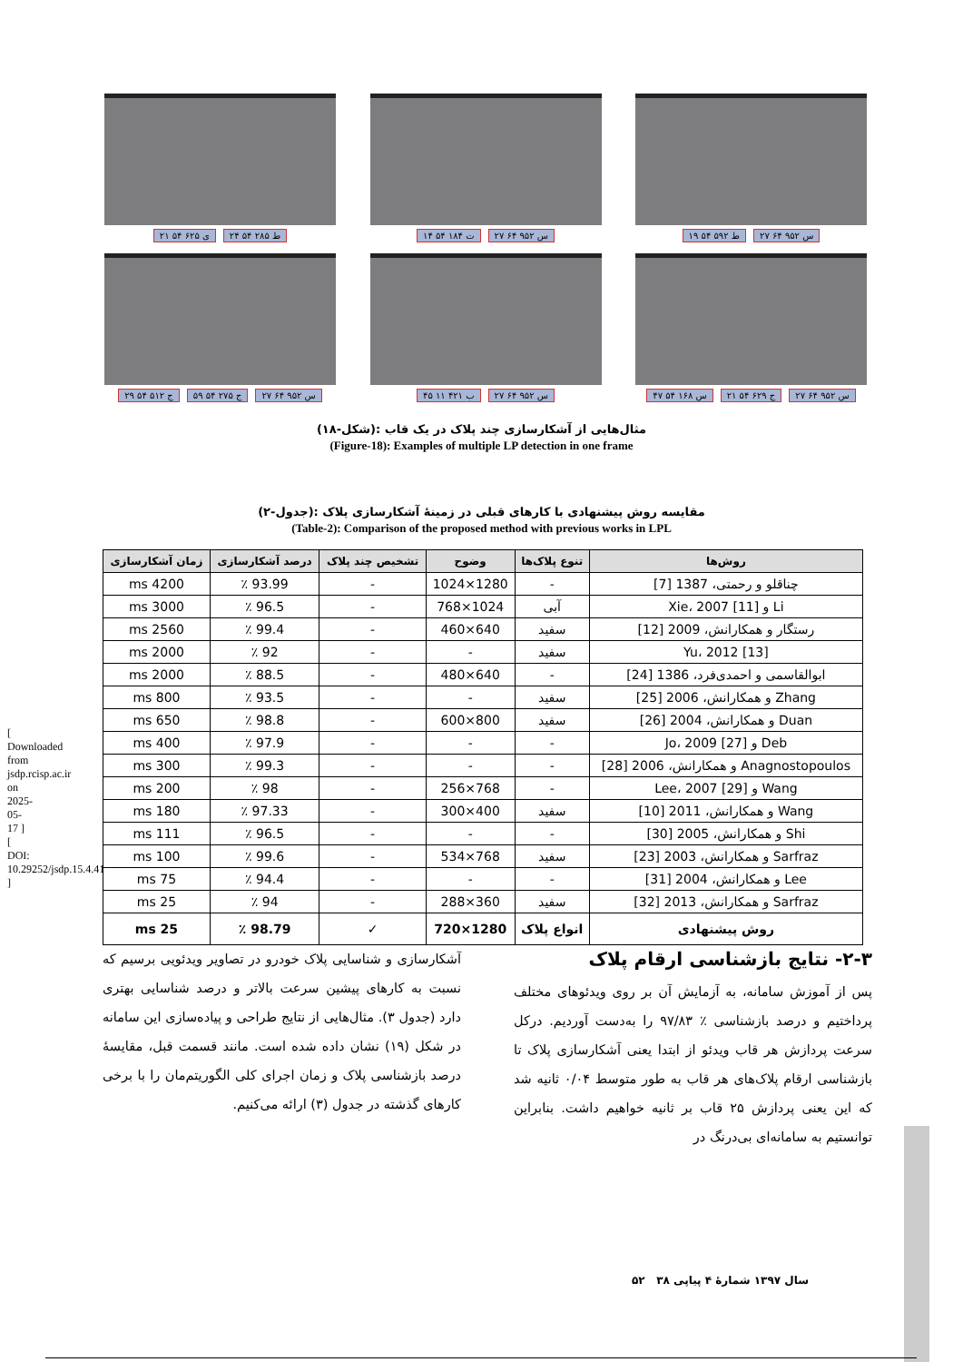[ Downloaded from jsdp.rcisp.ac.ir on 2025-05-17 ] [ DOI: 10.29252/jsdp.15.4.41 ]
۲۱ ی ۶۲۵ ۵۴ ۲۴ ط ۲۸۵ ۵۴ ۱۴ ت ۱۸۴ ۵۴ ۲۷ س ۹۵۲ ۶۴ ۱۹ ط ۵۹۲ ۵۴ ۲۷ س ۹۵۲ ۶۴
۲۹ ج ۵۱۲ ۵۴ ۵۹ ج ۲۷۵ ۵۴ ۲۷ س ۹۵۲ ۶۴
۴۵ ب ۴۲۱ ۱۱ ۲۷ س ۹۵۲ ۶۴ ۴۷ س ۱۶۸ ۵۴ ۲۱ ج ۶۲۹ ۵۴ ۲۷ س ۹۵۲ ۶۴
(شکل-۱۸): مثال‌هایی از آشکارسازی چند پلاک در یک قاب
(Figure-18): Examples of multiple LP detection in one frame
(جدول-۲): مقایسه روش پیشنهادی با کارهای قبلی در زمینۀ آشکارسازی پلاک
(Table-2): Comparison of the proposed method with previous works in LPL
| روش‌ها | تنوع پلاک‌ها | وضوح | تشخیص چند پلاک | درصد آشکارسازی | زمان آشکارسازی |
| --- | --- | --- | --- | --- | --- |
| چناقلو و رحمتی، 1387 [7] | - | 1280×1024 | - | 93.99 ٪ | 4200 ms |
| Li و Xie، 2007 [11] | آبی | 1024×768 | - | 96.5 ٪ | 3000 ms |
| رستگار و همکارانش، 2009 [12] | سفید | 640×460 | - | 99.4 ٪ | 2560 ms |
| Yu، 2012 [13] | سفید | - | - | 92 ٪ | 2000 ms |
| ابوالقاسمی و احمدی‌فرد، 1386 [24] | - | 640×480 | - | 88.5 ٪ | 2000 ms |
| Zhang و همکارانش، 2006 [25] | سفید | - | - | 93.5 ٪ | 800 ms |
| Duan و همکارانش، 2004 [26] | سفید | 800×600 | - | 98.8 ٪ | 650 ms |
| Deb و Jo، 2009 [27] | - | - | - | 97.9 ٪ | 400 ms |
| Anagnostopoulos و همکارانش، 2006 [28] | - | - | - | 99.3 ٪ | 300 ms |
| Wang و Lee، 2007 [29] | - | 768×256 | - | 98 ٪ | 200 ms |
| Wang و همکارانش، 2011 [10] | سفید | 400×300 | - | 97.33 ٪ | 180 ms |
| Shi و همکارانش، 2005 [30] | - | - | - | 96.5 ٪ | 111 ms |
| Sarfraz و همکارانش، 2003 [23] | سفید | 768×534 | - | 99.6 ٪ | 100 ms |
| Lee و همکارانش، 2004 [31] | - | - | - | 94.4 ٪ | 75 ms |
| Sarfraz و همکارانش، 2013 [32] | سفید | 360×288 | - | 94 ٪ | 25 ms |
| روش پیشنهادی | انواع پلاک | 1280×720 | ✓ | 98.79 ٪ | 25 ms |
۲-۳- نتایج بازشناسی ارقام پلاک
پس از آموزش سامانه، به آزمایش آن بر روی ویدئوهای مختلف پرداختیم و درصد بازشناسی ٪ ۹۷/۸۳ را به‌دست آوردیم. درکل سرعت پردازش هر قاب ویدئو از ابتدا یعنی آشکارسازی پلاک تا بازشناسی ارقام پلاک‌های هر قاب به طور متوسط ۰/۰۴ ثانیه شد که این یعنی پردازش ۲۵ قاب بر ثانیه خواهیم داشت. بنابراین توانستیم به سامانه‌ای بی‌درنگ در
آشکارسازی و شناسایی پلاک خودرو در تصاویر ویدئویی برسیم که نسبت به کارهای پیشین سرعت بالاتر و درصد شناسایی بهتری دارد (جدول ۳). مثال‌هایی از نتایج طراحی و پیاده‌سازی این سامانه در شکل (۱۹) نشان داده شده است. مانند قسمت قبل، مقایسۀ درصد بازشناسی پلاک و زمان اجرای کلی الگوریتم‌مان را با برخی کارهای گذشته در جدول (۳) ارائه می‌کنیم.
سال ۱۳۹۷ شمارۀ ۴ پیاپی ۳۸ ۵۲